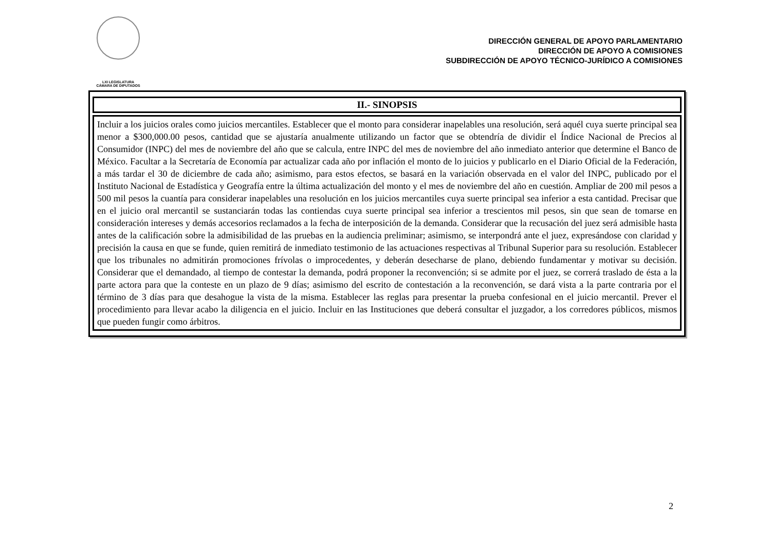LXI LEGISLATURA
CÁMARA DE DIPUTADOS
DIRECCIÓN GENERAL DE APOYO PARLAMENTARIO
DIRECCIÓN DE APOYO A COMISIONES
SUBDIRECCIÓN DE APOYO TÉCNICO-JURÍDICO A COMISIONES
| II.- SINOPSIS |
| --- |
| Incluir a los juicios orales como juicios mercantiles. Establecer que el monto para considerar inapelables una resolución, será aquél cuya suerte principal sea menor a $300,000.00 pesos, cantidad que se ajustaría anualmente utilizando un factor que se obtendría de dividir el Índice Nacional de Precios al Consumidor (INPC) del mes de noviembre del año que se calcula, entre INPC del mes de noviembre del año inmediato anterior que determine el Banco de México. Facultar a la Secretaría de Economía par actualizar cada año por inflación el monto de lo juicios y publicarlo en el Diario Oficial de la Federación, a más tardar el 30 de diciembre de cada año; asimismo, para estos efectos, se basará en la variación observada en el valor del INPC, publicado por el Instituto Nacional de Estadística y Geografía entre la última actualización del monto y el mes de noviembre del año en cuestión. Ampliar de 200 mil pesos a 500 mil pesos la cuantía para considerar inapelables una resolución en los juicios mercantiles cuya suerte principal sea inferior a esta cantidad. Precisar que en el juicio oral mercantil se sustanciarán todas las contiendas cuya suerte principal sea inferior a trescientos mil pesos, sin que sean de tomarse en consideración intereses y demás accesorios reclamados a la fecha de interposición de la demanda. Considerar que la recusación del juez será admisible hasta antes de la calificación sobre la admisibilidad de las pruebas en la audiencia preliminar; asimismo, se interpondrá ante el juez, expresándose con claridad y precisión la causa en que se funde, quien remitirá de inmediato testimonio de las actuaciones respectivas al Tribunal Superior para su resolución. Establecer que los tribunales no admitirán promociones frívolas o improcedentes, y deberán desecharse de plano, debiendo fundamentar y motivar su decisión. Considerar que el demandado, al tiempo de contestar la demanda, podrá proponer la reconvención; si se admite por el juez, se correrá traslado de ésta a la parte actora para que la conteste en un plazo de 9 días; asimismo del escrito de contestación a la reconvención, se dará vista a la parte contraria por el término de 3 días para que desahogue la vista de la misma. Establecer las reglas para presentar la prueba confesional en el juicio mercantil. Prever el procedimiento para llevar acabo la diligencia en el juicio. Incluir en las Instituciones que deberá consultar el juzgador, a los corredores públicos, mismos que pueden fungir como árbitros. |
2